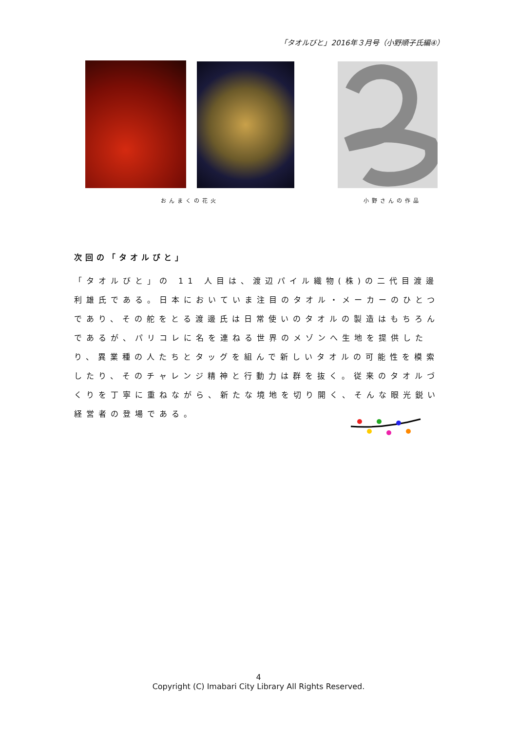「タオルびと」2016年３月号（小野順子氏編④）
おんまくの花火 小野さんの作品
次回の「タオルびと」
「タオルびと」の 11 人目は、渡辺パイル織物(株)の二代目渡邊利雄氏である。日本においていま注目のタオル・メーカーのひとつであり、その舵をとる渡邊氏は日常使いのタオルの製造はもちろんであるが、パリコレに名を連ねる世界のメゾンへ生地を提供したり、異業種の人たちとタッグを組んで新しいタオルの可能性を模索したり、そのチャレンジ精神と行動力は群を抜く。従来のタオルづくりを丁寧に重ねながら、新たな境地を切り開く、そんな眼光鋭い経営者の登場である。
4
Copyright (C) Imabari City Library All Rights Reserved.